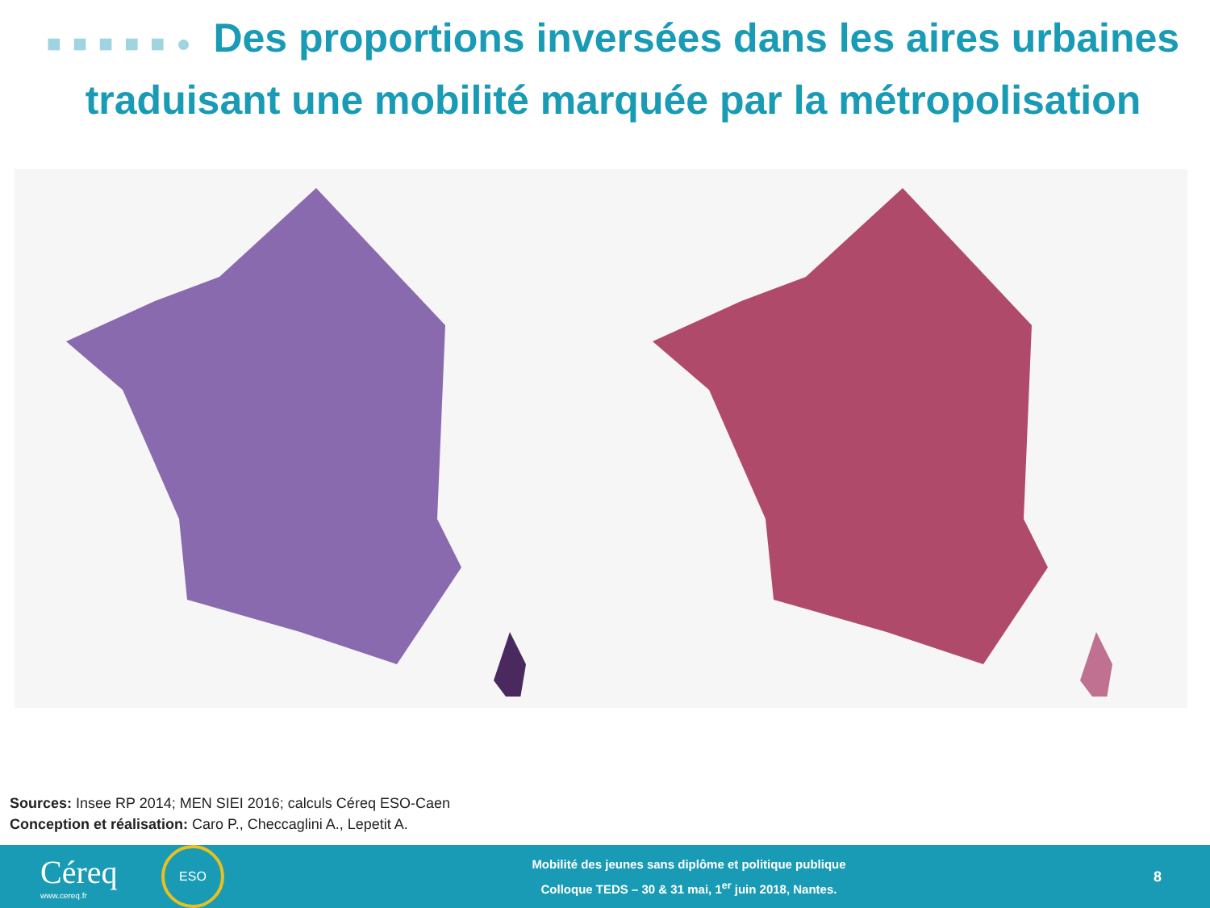■■■■■● Des proportions inversées dans les aires urbaines traduisant une mobilité marquée par la métropolisation
Sources: Insee RP 2014; MEN SIEI 2016; calculs Céreq ESO-Caen
Conception et réalisation: Caro P., Checcaglini A., Lepetit A.
Céreq
www.cereq.fr
ESO
Mobilité des jeunes sans diplôme et politique publique
Colloque TEDS – 30 & 31 mai, 1<sup>er</sup> juin 2018, Nantes.
8